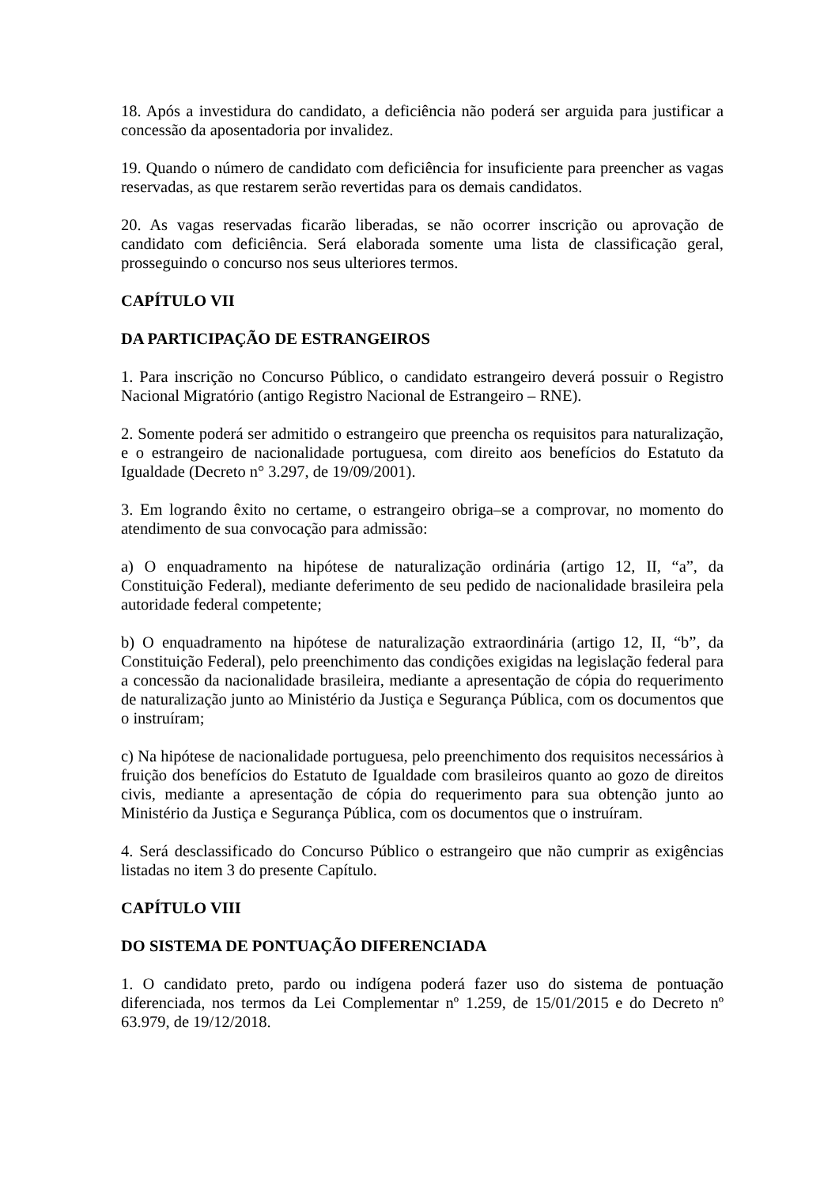18. Após a investidura do candidato, a deficiência não poderá ser arguida para justificar a concessão da aposentadoria por invalidez.
19. Quando o número de candidato com deficiência for insuficiente para preencher as vagas reservadas, as que restarem serão revertidas para os demais candidatos.
20. As vagas reservadas ficarão liberadas, se não ocorrer inscrição ou aprovação de candidato com deficiência. Será elaborada somente uma lista de classificação geral, prosseguindo o concurso nos seus ulteriores termos.
CAPÍTULO VII
DA PARTICIPAÇÃO DE ESTRANGEIROS
1. Para inscrição no Concurso Público, o candidato estrangeiro deverá possuir o Registro Nacional Migratório (antigo Registro Nacional de Estrangeiro – RNE).
2. Somente poderá ser admitido o estrangeiro que preencha os requisitos para naturalização, e o estrangeiro de nacionalidade portuguesa, com direito aos benefícios do Estatuto da Igualdade (Decreto n° 3.297, de 19/09/2001).
3. Em logrando êxito no certame, o estrangeiro obriga–se a comprovar, no momento do atendimento de sua convocação para admissão:
a) O enquadramento na hipótese de naturalização ordinária (artigo 12, II, “a”, da Constituição Federal), mediante deferimento de seu pedido de nacionalidade brasileira pela autoridade federal competente;
b) O enquadramento na hipótese de naturalização extraordinária (artigo 12, II, “b”, da Constituição Federal), pelo preenchimento das condições exigidas na legislação federal para a concessão da nacionalidade brasileira, mediante a apresentação de cópia do requerimento de naturalização junto ao Ministério da Justiça e Segurança Pública, com os documentos que o instruíram;
c) Na hipótese de nacionalidade portuguesa, pelo preenchimento dos requisitos necessários à fruição dos benefícios do Estatuto de Igualdade com brasileiros quanto ao gozo de direitos civis, mediante a apresentação de cópia do requerimento para sua obtenção junto ao Ministério da Justiça e Segurança Pública, com os documentos que o instruíram.
4. Será desclassificado do Concurso Público o estrangeiro que não cumprir as exigências listadas no item 3 do presente Capítulo.
CAPÍTULO VIII
DO SISTEMA DE PONTUAÇÃO DIFERENCIADA
1. O candidato preto, pardo ou indígena poderá fazer uso do sistema de pontuação diferenciada, nos termos da Lei Complementar nº 1.259, de 15/01/2015 e do Decreto nº 63.979, de 19/12/2018.